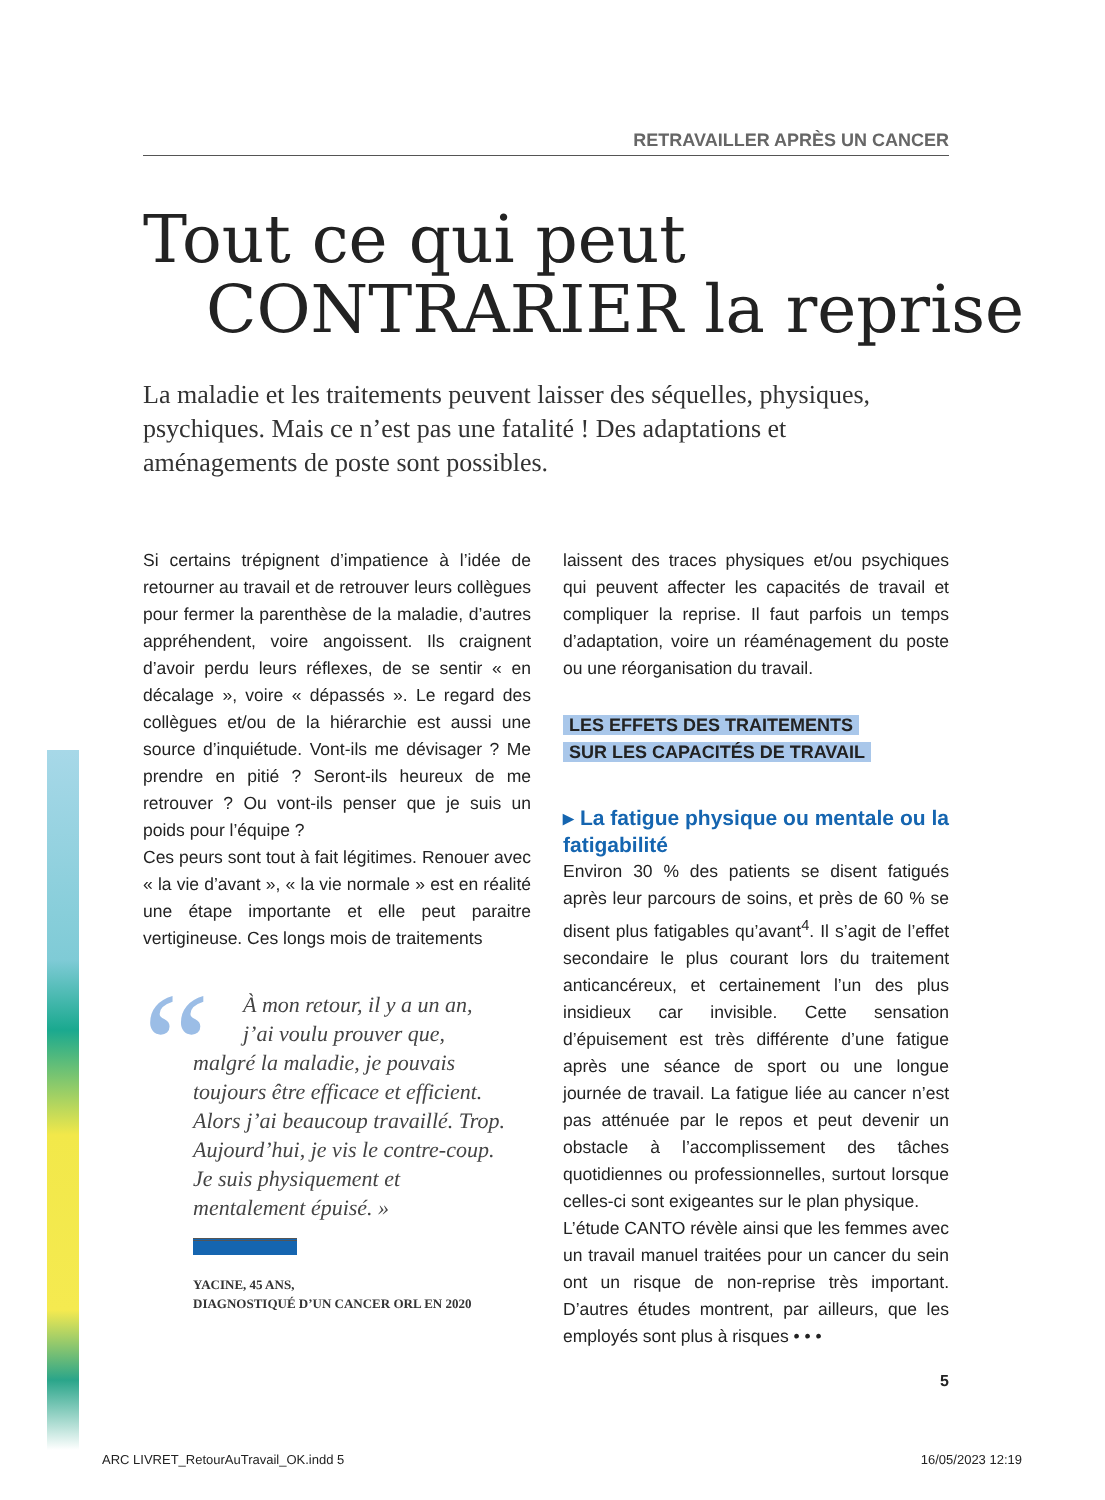RETRAVAILLER APRÈS UN CANCER
Tout ce qui peut
CONTRARIER la reprise
La maladie et les traitements peuvent laisser des séquelles, physiques, psychiques. Mais ce n’est pas une fatalité ! Des adaptations et aménagements de poste sont possibles.
Si certains trépignent d’impatience à l’idée de retourner au travail et de retrouver leurs collègues pour fermer la parenthèse de la maladie, d’autres appréhendent, voire angoissent. Ils craignent d’avoir perdu leurs réflexes, de se sentir « en décalage », voire « dépassés ». Le regard des collègues et/ou de la hiérarchie est aussi une source d’inquiétude. Vont-ils me dévisager ? Me prendre en pitié ? Seront-ils heureux de me retrouver ? Ou vont-ils penser que je suis un poids pour l’équipe ?
Ces peurs sont tout à fait légitimes. Renouer avec « la vie d’avant », « la vie normale » est en réalité une étape importante et elle peut paraitre vertigineuse. Ces longs mois de traitements
“
À mon retour, il y a un an,
j’ai voulu prouver que,
malgré la maladie, je pouvais toujours être efficace et efficient. Alors j’ai beaucoup travaillé. Trop. Aujourd’hui, je vis le contre-coup. Je suis physiquement et mentalement épuisé. »
YACINE, 45 ANS,
DIAGNOSTIQUÉ D’UN CANCER ORL EN 2020
laissent des traces physiques et/ou psychiques qui peuvent affecter les capacités de travail et compliquer la reprise. Il faut parfois un temps d’adaptation, voire un réaménagement du poste ou une réorganisation du travail.
LES EFFETS DES TRAITEMENTS
SUR LES CAPACITÉS DE TRAVAIL
▸ La fatigue physique ou mentale ou la fatigabilité
Environ 30 % des patients se disent fatigués après leur parcours de soins, et près de 60 % se disent plus fatigables qu’avant<sup>4</sup>. Il s’agit de l’effet secondaire le plus courant lors du traitement anticancéreux, et certainement l’un des plus insidieux car invisible. Cette sensation d’épuisement est très différente d’une fatigue après une séance de sport ou une longue journée de travail. La fatigue liée au cancer n’est pas atténuée par le repos et peut devenir un obstacle à l’accomplissement des tâches quotidiennes ou professionnelles, surtout lorsque celles-ci sont exigeantes sur le plan physique.
L’étude CANTO révèle ainsi que les femmes avec un travail manuel traitées pour un cancer du sein ont un risque de non-reprise très important. D’autres études montrent, par ailleurs, que les employés sont plus à risques • • •
5
ARC LIVRET_RetourAuTravail_OK.indd 5 16/05/2023 12:19